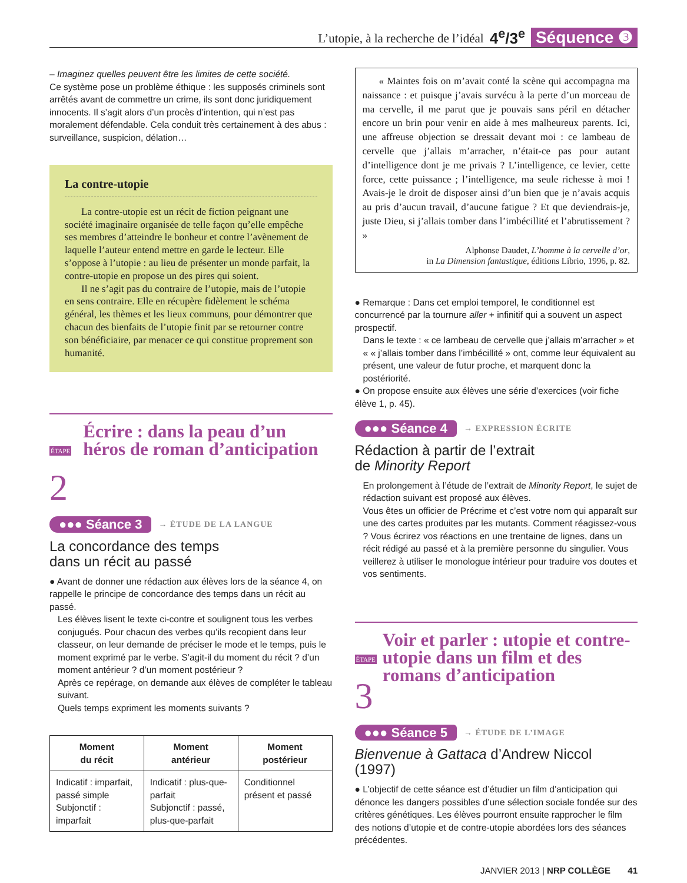L’utopie, à la recherche de l’idéal 4<sup>e</sup>/3<sup>e</sup> Séquence ❸
– Imaginez quelles peuvent être les limites de cette société.
Ce système pose un problème éthique : les supposés criminels sont arrêtés avant de commettre un crime, ils sont donc juridiquement innocents. Il s’agit alors d’un procès d’intention, qui n’est pas moralement défendable. Cela conduit très certainement à des abus : surveillance, suspicion, délation…
La contre-utopie
La contre-utopie est un récit de fiction peignant une société imaginaire organisée de telle façon qu’elle empêche ses membres d’atteindre le bonheur et contre l’avènement de laquelle l’auteur entend mettre en garde le lecteur. Elle s’oppose à l’utopie : au lieu de présenter un monde parfait, la contre-utopie en propose un des pires qui soient.
Il ne s’agit pas du contraire de l’utopie, mais de l’utopie en sens contraire. Elle en récupère fidèlement le schéma général, les thèmes et les lieux communs, pour démontrer que chacun des bienfaits de l’utopie finit par se retourner contre son bénéficiaire, par menacer ce qui constitue proprement son humanité.
ÉTAPE 2
Écrire : dans la peau d’un héros de roman d’anticipation
●●● Séance 3 → ÉTUDE DE LA LANGUE
La concordance des temps
dans un récit au passé
● Avant de donner une rédaction aux élèves lors de la séance 4, on rappelle le principe de concordance des temps dans un récit au passé.
Les élèves lisent le texte ci-contre et soulignent tous les verbes conjugués. Pour chacun des verbes qu’ils recopient dans leur classeur, on leur demande de préciser le mode et le temps, puis le moment exprimé par le verbe. S’agit-il du moment du récit ? d’un moment antérieur ? d’un moment postérieur ?
Après ce repérage, on demande aux élèves de compléter le tableau suivant.
Quels temps expriment les moments suivants ?
| Moment du récit | Moment antérieur | Moment postérieur |
| --- | --- | --- |
| Indicatif : imparfait, passé simple Subjonctif : imparfait | Indicatif : plus-que-parfait Subjonctif : passé, plus-que-parfait | Conditionnel présent et passé |
« Maintes fois on m’avait conté la scène qui accompagna ma naissance : et puisque j’avais survécu à la perte d’un morceau de ma cervelle, il me parut que je pouvais sans péril en détacher encore un brin pour venir en aide à mes malheureux parents. Ici, une affreuse objection se dressait devant moi : ce lambeau de cervelle que j’allais m’arracher, n’était-ce pas pour autant d’intelligence dont je me privais ? L’intelligence, ce levier, cette force, cette puissance ; l’intelligence, ma seule richesse à moi ! Avais-je le droit de disposer ainsi d’un bien que je n’avais acquis au pris d’aucun travail, d’aucune fatigue ? Et que deviendrais-je, juste Dieu, si j’allais tomber dans l’imbécillité et l’abrutissement ? »
Alphonse Daudet, L’homme à la cervelle d’or,
in La Dimension fantastique, éditions Librio, 1996, p. 82.
● Remarque : Dans cet emploi temporel, le conditionnel est concurrencé par la tournure aller + infinitif qui a souvent un aspect prospectif.
Dans le texte : « ce lambeau de cervelle que j’allais m’arracher » et « « j’allais tomber dans l’imbécillité » ont, comme leur équivalent au présent, une valeur de futur proche, et marquent donc la postériorité.
● On propose ensuite aux élèves une série d’exercices (voir fiche élève 1, p. 45).
●●● Séance 4 → EXPRESSION ÉCRITE
Rédaction à partir de l’extrait
de Minority Report
En prolongement à l’étude de l’extrait de Minority Report, le sujet de rédaction suivant est proposé aux élèves.
Vous êtes un officier de Précrime et c’est votre nom qui apparaît sur une des cartes produites par les mutants. Comment réagissez-vous ? Vous écrirez vos réactions en une trentaine de lignes, dans un récit rédigé au passé et à la première personne du singulier. Vous veillerez à utiliser le monologue intérieur pour traduire vos doutes et vos sentiments.
ÉTAPE 3
Voir et parler : utopie et contre-utopie dans un film et des romans d’anticipation
●●● Séance 5 → ÉTUDE DE L’IMAGE
Bienvenue à Gattaca d’Andrew Niccol
(1997)
● L’objectif de cette séance est d’étudier un film d’anticipation qui dénonce les dangers possibles d’une sélection sociale fondée sur des critères génétiques. Les élèves pourront ensuite rapprocher le film des notions d’utopie et de contre-utopie abordées lors des séances précédentes.
JANVIER 2013 | NRP COLLÈGE 41